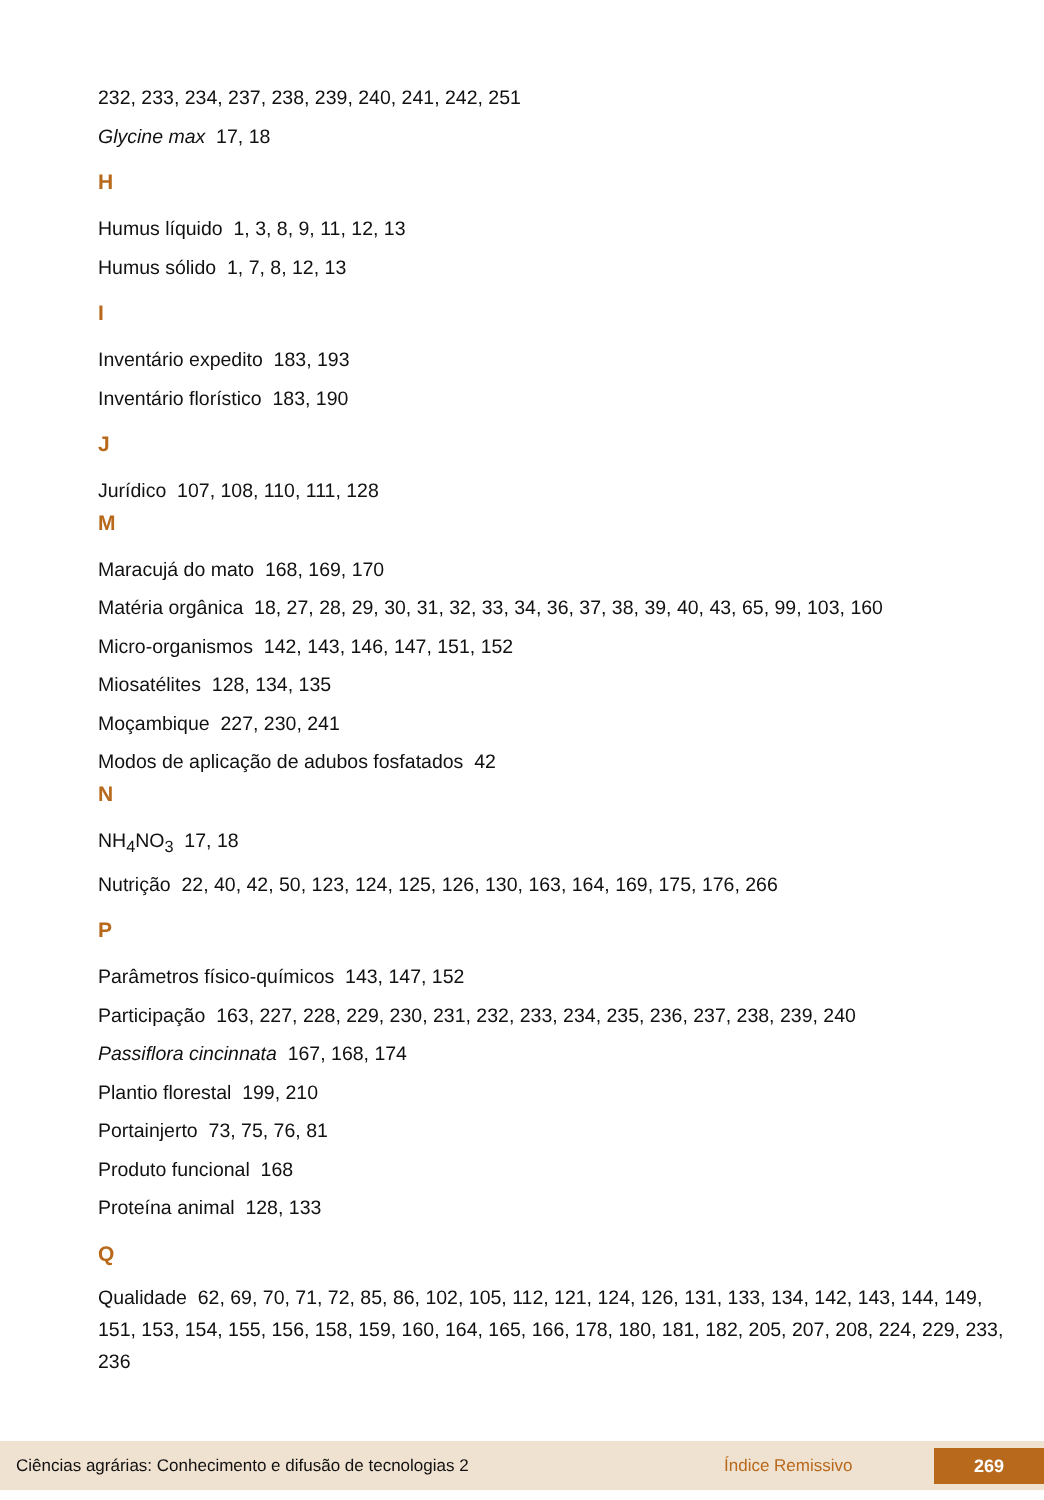232, 233, 234, 237, 238, 239, 240, 241, 242, 251
Glycine max 17, 18
H
Humus líquido 1, 3, 8, 9, 11, 12, 13
Humus sólido 1, 7, 8, 12, 13
I
Inventário expedito 183, 193
Inventário florístico 183, 190
J
Jurídico 107, 108, 110, 111, 128
M
Maracujá do mato 168, 169, 170
Matéria orgânica 18, 27, 28, 29, 30, 31, 32, 33, 34, 36, 37, 38, 39, 40, 43, 65, 99, 103, 160
Micro-organismos 142, 143, 146, 147, 151, 152
Miosatélites 128, 134, 135
Moçambique 227, 230, 241
Modos de aplicação de adubos fosfatados 42
N
NH<sub>4</sub>NO<sub>3</sub> 17, 18
Nutrição 22, 40, 42, 50, 123, 124, 125, 126, 130, 163, 164, 169, 175, 176, 266
P
Parâmetros físico-químicos 143, 147, 152
Participação 163, 227, 228, 229, 230, 231, 232, 233, 234, 235, 236, 237, 238, 239, 240
Passiflora cincinnata 167, 168, 174
Plantio florestal 199, 210
Portainjerto 73, 75, 76, 81
Produto funcional 168
Proteína animal 128, 133
Q
Qualidade 62, 69, 70, 71, 72, 85, 86, 102, 105, 112, 121, 124, 126, 131, 133, 134, 142, 143, 144, 149, 151, 153, 154, 155, 156, 158, 159, 160, 164, 165, 166, 178, 180, 181, 182, 205, 207, 208, 224, 229, 233, 236
Ciências agrárias: Conhecimento e difusão de tecnologias 2 Índice Remissivo 269